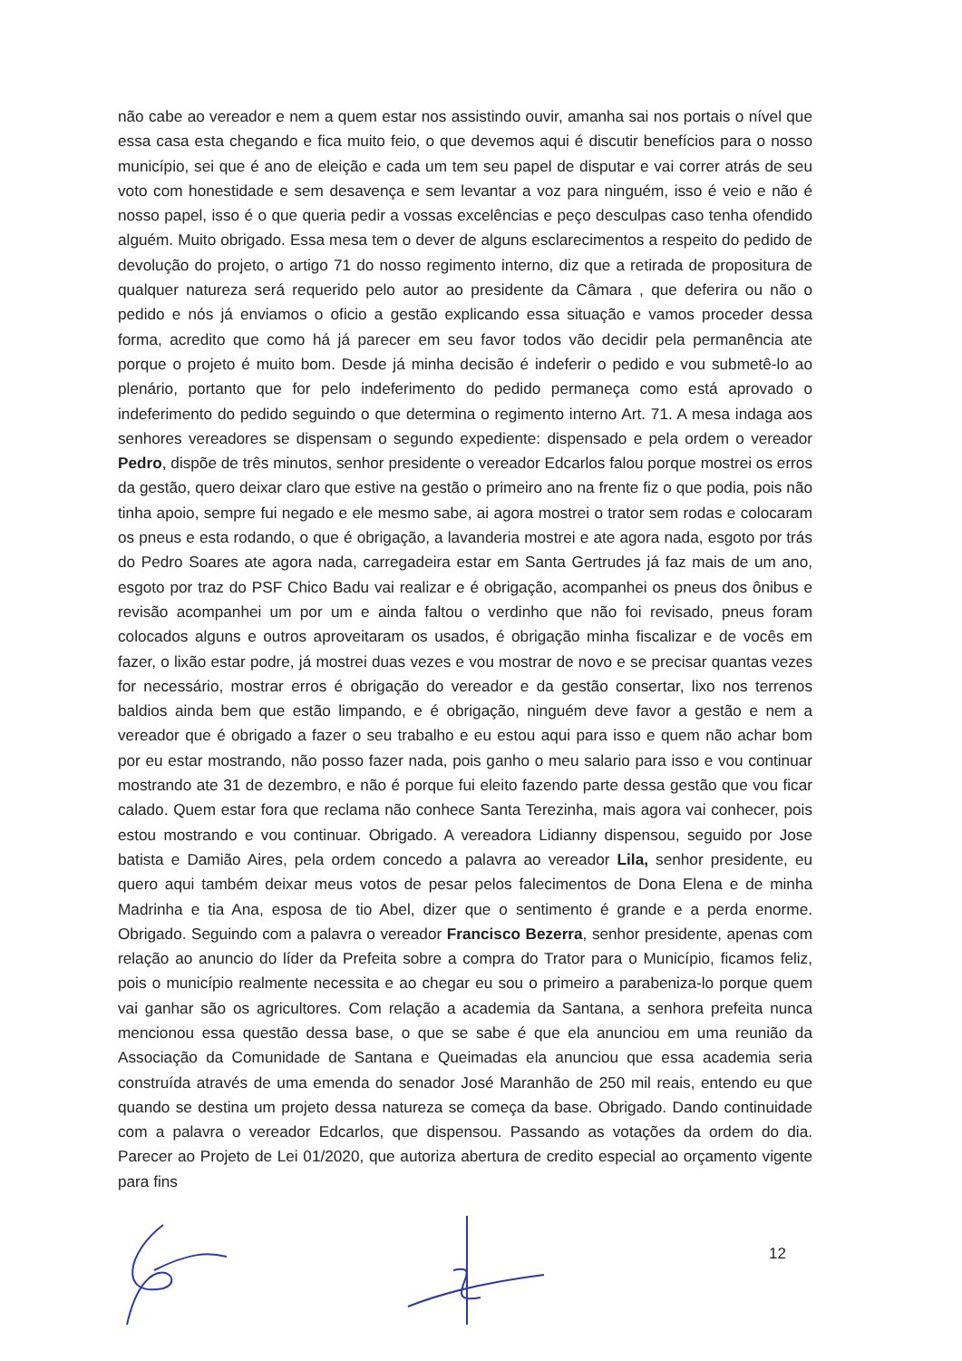não cabe ao vereador e nem a quem estar nos assistindo ouvir, amanha sai nos portais o nível que essa casa esta chegando e fica muito feio, o que devemos aqui é discutir benefícios para o nosso município, sei que é ano de eleição e cada um tem seu papel de disputar e vai correr atrás de seu voto com honestidade e sem desavença e sem levantar a voz para ninguém, isso é veio e não é nosso papel, isso é o que queria pedir a vossas excelências e peço desculpas caso tenha ofendido alguém. Muito obrigado. Essa mesa tem o dever de alguns esclarecimentos a respeito do pedido de devolução do projeto, o artigo 71 do nosso regimento interno, diz que a retirada de propositura de qualquer natureza será requerido pelo autor ao presidente da Câmara , que deferira ou não o pedido e nós já enviamos o oficio a gestão explicando essa situação e vamos proceder dessa forma, acredito que como há já parecer em seu favor todos vão decidir pela permanência ate porque o projeto é muito bom. Desde já minha decisão é indeferir o pedido e vou submetê-lo ao plenário, portanto que for pelo indeferimento do pedido permaneça como está aprovado o indeferimento do pedido seguindo o que determina o regimento interno Art. 71. A mesa indaga aos senhores vereadores se dispensam o segundo expediente: dispensado e pela ordem o vereador Pedro, dispõe de três minutos, senhor presidente o vereador Edcarlos falou porque mostrei os erros da gestão, quero deixar claro que estive na gestão o primeiro ano na frente fiz o que podia, pois não tinha apoio, sempre fui negado e ele mesmo sabe, ai agora mostrei o trator sem rodas e colocaram os pneus e esta rodando, o que é obrigação, a lavanderia mostrei e ate agora nada, esgoto por trás do Pedro Soares ate agora nada, carregadeira estar em Santa Gertrudes já faz mais de um ano, esgoto por traz do PSF Chico Badu vai realizar e é obrigação, acompanhei os pneus dos ônibus e revisão acompanhei um por um e ainda faltou o verdinho que não foi revisado, pneus foram colocados alguns e outros aproveitaram os usados, é obrigação minha fiscalizar e de vocês em fazer, o lixão estar podre, já mostrei duas vezes e vou mostrar de novo e se precisar quantas vezes for necessário, mostrar erros é obrigação do vereador e da gestão consertar, lixo nos terrenos baldios ainda bem que estão limpando, e é obrigação, ninguém deve favor a gestão e nem a vereador que é obrigado a fazer o seu trabalho e eu estou aqui para isso e quem não achar bom por eu estar mostrando, não posso fazer nada, pois ganho o meu salario para isso e vou continuar mostrando ate 31 de dezembro, e não é porque fui eleito fazendo parte dessa gestão que vou ficar calado. Quem estar fora que reclama não conhece Santa Terezinha, mais agora vai conhecer, pois estou mostrando e vou continuar. Obrigado. A vereadora Lidianny dispensou, seguido por Jose batista e Damião Aires, pela ordem concedo a palavra ao vereador Lila, senhor presidente, eu quero aqui também deixar meus votos de pesar pelos falecimentos de Dona Elena e de minha Madrinha e tia Ana, esposa de tio Abel, dizer que o sentimento é grande e a perda enorme. Obrigado. Seguindo com a palavra o vereador Francisco Bezerra, senhor presidente, apenas com relação ao anuncio do líder da Prefeita sobre a compra do Trator para o Município, ficamos feliz, pois o município realmente necessita e ao chegar eu sou o primeiro a parabeniza-lo porque quem vai ganhar são os agricultores. Com relação a academia da Santana, a senhora prefeita nunca mencionou essa questão dessa base, o que se sabe é que ela anunciou em uma reunião da Associação da Comunidade de Santana e Queimadas ela anunciou que essa academia seria construída através de uma emenda do senador José Maranhão de 250 mil reais, entendo eu que quando se destina um projeto dessa natureza se começa da base. Obrigado. Dando continuidade com a palavra o vereador Edcarlos, que dispensou. Passando as votações da ordem do dia. Parecer ao Projeto de Lei 01/2020, que autoriza abertura de credito especial ao orçamento vigente para fins
12